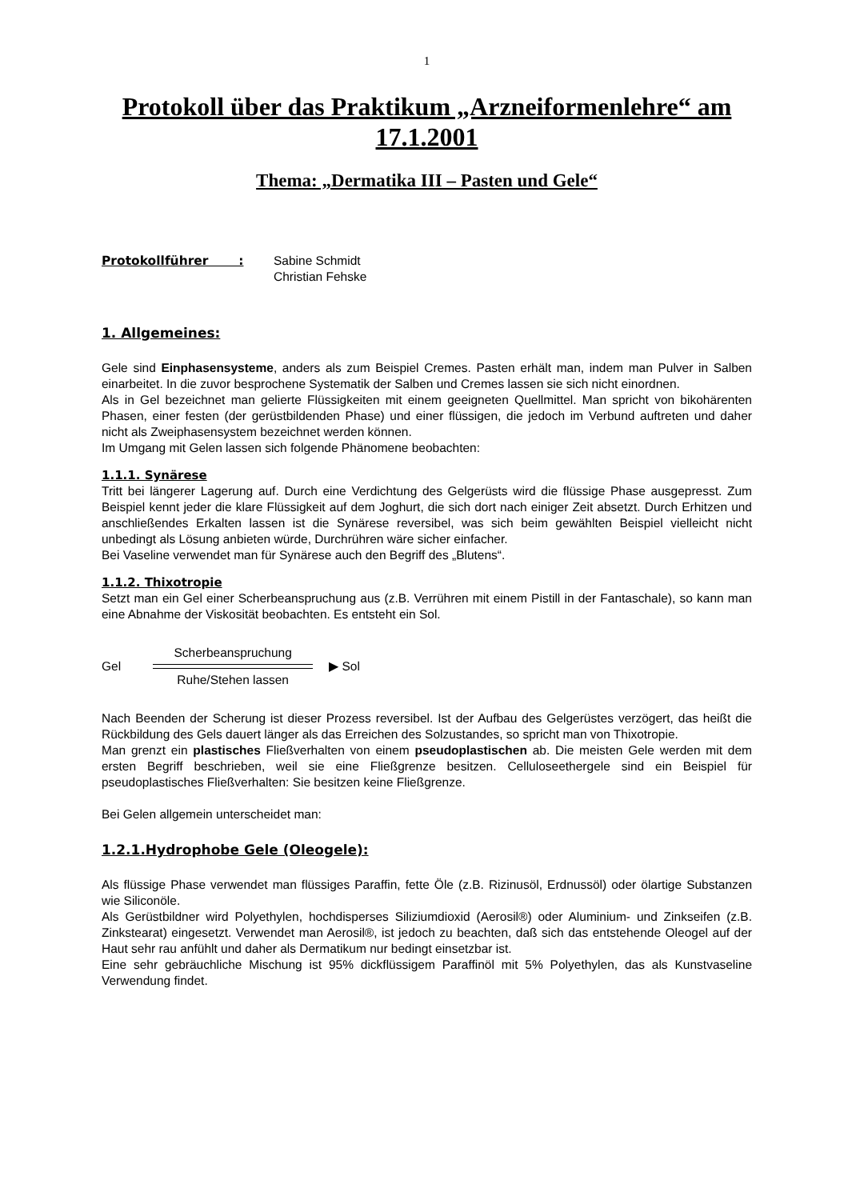1
Protokoll über das Praktikum „Arzneiformenlehre“ am 17.1.2001
Thema: „Dermatika III – Pasten und Gele“
Protokollführer : Sabine Schmidt
Christian Fehske
1. Allgemeines:
Gele sind Einphasensysteme, anders als zum Beispiel Cremes. Pasten erhält man, indem man Pulver in Salben einarbeitet. In die zuvor besprochene Systematik der Salben und Cremes lassen sie sich nicht einordnen.
Als in Gel bezeichnet man gelierte Flüssigkeiten mit einem geeigneten Quellmittel. Man spricht von bikohärenten Phasen, einer festen (der gerüstbildenden Phase) und einer flüssigen, die jedoch im Verbund auftreten und daher nicht als Zweiphasensystem bezeichnet werden können.
Im Umgang mit Gelen lassen sich folgende Phänomene beobachten:
1.1.1. Synärese
Tritt bei längerer Lagerung auf. Durch eine Verdichtung des Gelgerüsts wird die flüssige Phase ausgepresst. Zum Beispiel kennt jeder die klare Flüssigkeit auf dem Joghurt, die sich dort nach einiger Zeit absetzt. Durch Erhitzen und anschließendes Erkalten lassen ist die Synärese reversibel, was sich beim gewählten Beispiel vielleicht nicht unbedingt als Lösung anbieten würde, Durchrühren wäre sicher einfacher.
Bei Vaseline verwendet man für Synärese auch den Begriff des „Blutens“.
1.1.2. Thixotropie
Setzt man ein Gel einer Scherbeanspruchung aus (z.B. Verrühren mit einem Pistill in der Fantaschale), so kann man eine Abnahme der Viskosität beobachten. Es entsteht ein Sol.
Gel
Scherbeanspruchung
Ruhe/Stehen lassen
▶ Sol
Nach Beenden der Scherung ist dieser Prozess reversibel. Ist der Aufbau des Gelgerüstes verzögert, das heißt die Rückbildung des Gels dauert länger als das Erreichen des Solzustandes, so spricht man von Thixotropie.
Man grenzt ein plastisches Fließverhalten von einem pseudoplastischen ab. Die meisten Gele werden mit dem ersten Begriff beschrieben, weil sie eine Fließgrenze besitzen. Celluloseethergele sind ein Beispiel für pseudoplastisches Fließverhalten: Sie besitzen keine Fließgrenze.
Bei Gelen allgemein unterscheidet man:
1.2.1.Hydrophobe Gele (Oleogele):
Als flüssige Phase verwendet man flüssiges Paraffin, fette Öle (z.B. Rizinusöl, Erdnussöl) oder ölartige Substanzen wie Siliconöle.
Als Gerüstbildner wird Polyethylen, hochdisperses Siliziumdioxid (Aerosil®) oder Aluminium- und Zinkseifen (z.B. Zinkstearat) eingesetzt. Verwendet man Aerosil®, ist jedoch zu beachten, daß sich das entstehende Oleogel auf der Haut sehr rau anfühlt und daher als Dermatikum nur bedingt einsetzbar ist.
Eine sehr gebräuchliche Mischung ist 95% dickflüssigem Paraffinöl mit 5% Polyethylen, das als Kunstvaseline Verwendung findet.